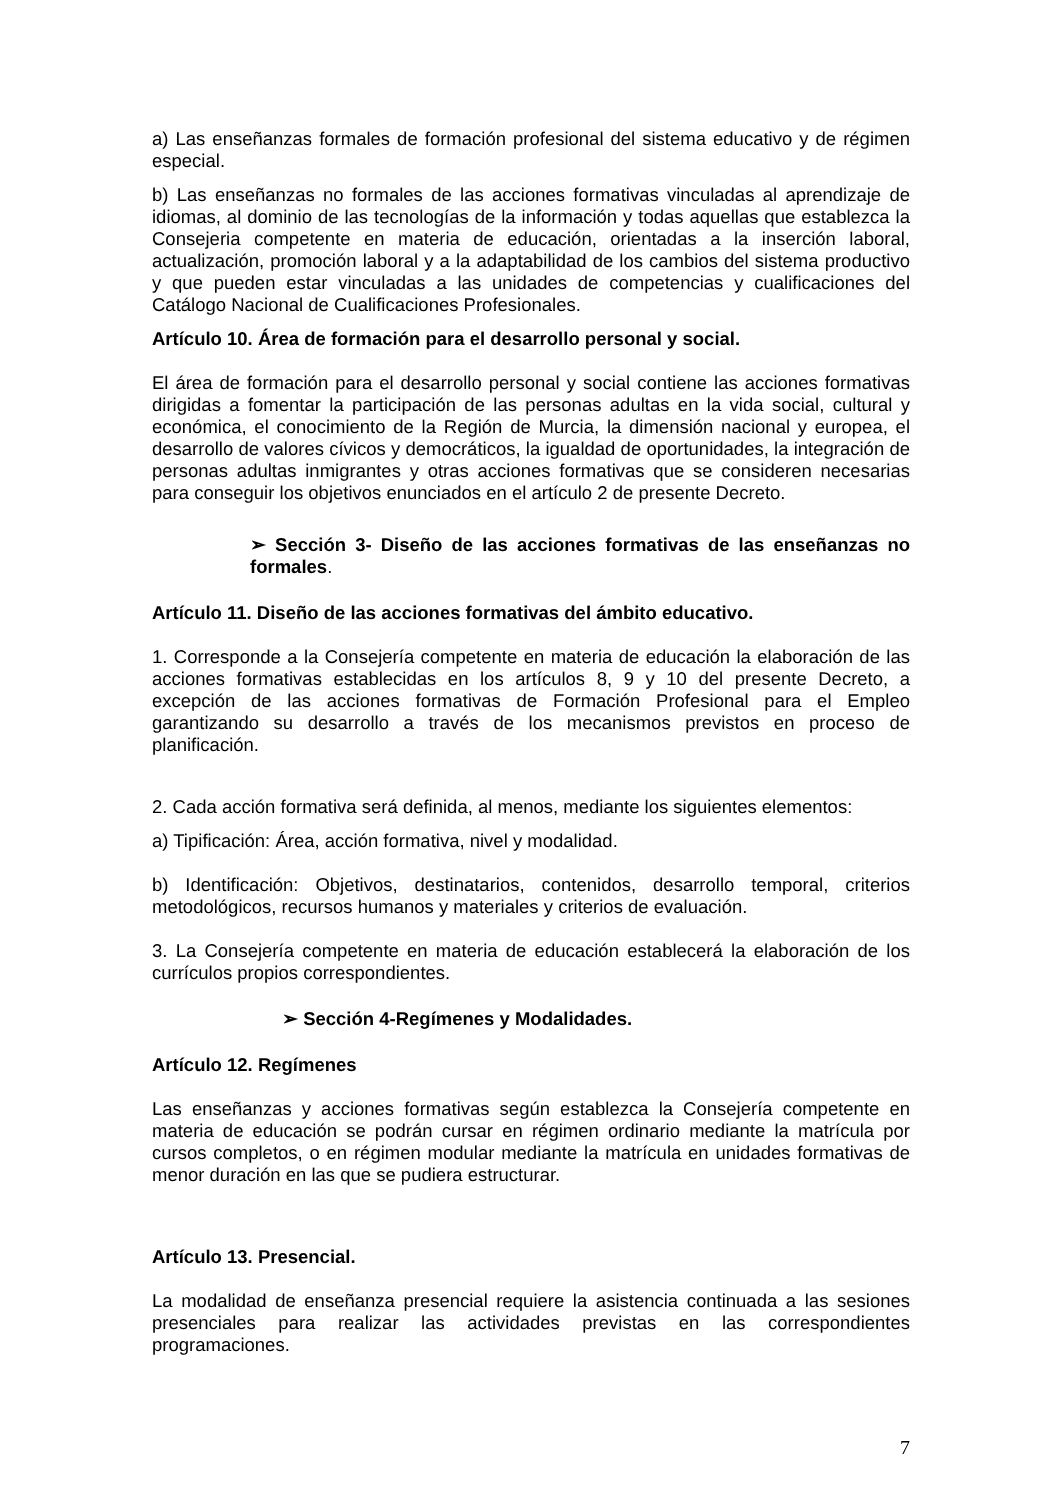a) Las enseñanzas formales de formación profesional del sistema educativo y de régimen especial.
b) Las enseñanzas no formales de las acciones formativas vinculadas al aprendizaje de idiomas, al dominio de las tecnologías de la información y todas aquellas que establezca la Consejeria competente en materia de educación, orientadas a la inserción laboral, actualización, promoción laboral y a la adaptabilidad de los cambios del sistema productivo y que pueden estar vinculadas a las unidades de competencias y cualificaciones del Catálogo Nacional de Cualificaciones Profesionales.
Artículo 10. Área de formación para el desarrollo personal y social.
El área de formación para el desarrollo personal y social contiene las acciones formativas dirigidas a fomentar la participación de las personas adultas en la vida social, cultural y económica, el conocimiento de la Región de Murcia, la dimensión nacional y europea, el desarrollo de valores cívicos y democráticos, la igualdad de oportunidades, la integración de personas adultas inmigrantes y otras acciones formativas que se consideren necesarias para conseguir los objetivos enunciados en el artículo 2 de presente Decreto.
➢ Sección 3- Diseño de las acciones formativas de las enseñanzas no formales.
Artículo 11. Diseño de las acciones formativas del ámbito educativo.
1. Corresponde a la Consejería competente en materia de educación la elaboración de las acciones formativas establecidas en los artículos 8, 9 y 10 del presente Decreto, a excepción de las acciones formativas de Formación Profesional para el Empleo garantizando su desarrollo a través de los mecanismos previstos en proceso de planificación.
2. Cada acción formativa será definida, al menos, mediante los siguientes elementos:
a) Tipificación: Área, acción formativa, nivel y modalidad.
b) Identificación: Objetivos, destinatarios, contenidos, desarrollo temporal, criterios metodológicos, recursos humanos y materiales y criterios de evaluación.
3. La Consejería competente en materia de educación establecerá la elaboración de los currículos propios correspondientes.
➢ Sección 4-Regímenes y Modalidades.
Artículo 12. Regímenes
Las enseñanzas y acciones formativas según establezca la Consejería competente en materia de educación se podrán cursar en régimen ordinario mediante la matrícula por cursos completos, o en régimen modular mediante la matrícula en unidades formativas de menor duración en las que se pudiera estructurar.
Artículo 13. Presencial.
La modalidad de enseñanza presencial requiere la asistencia continuada a las sesiones presenciales para realizar las actividades previstas en las correspondientes programaciones.
7